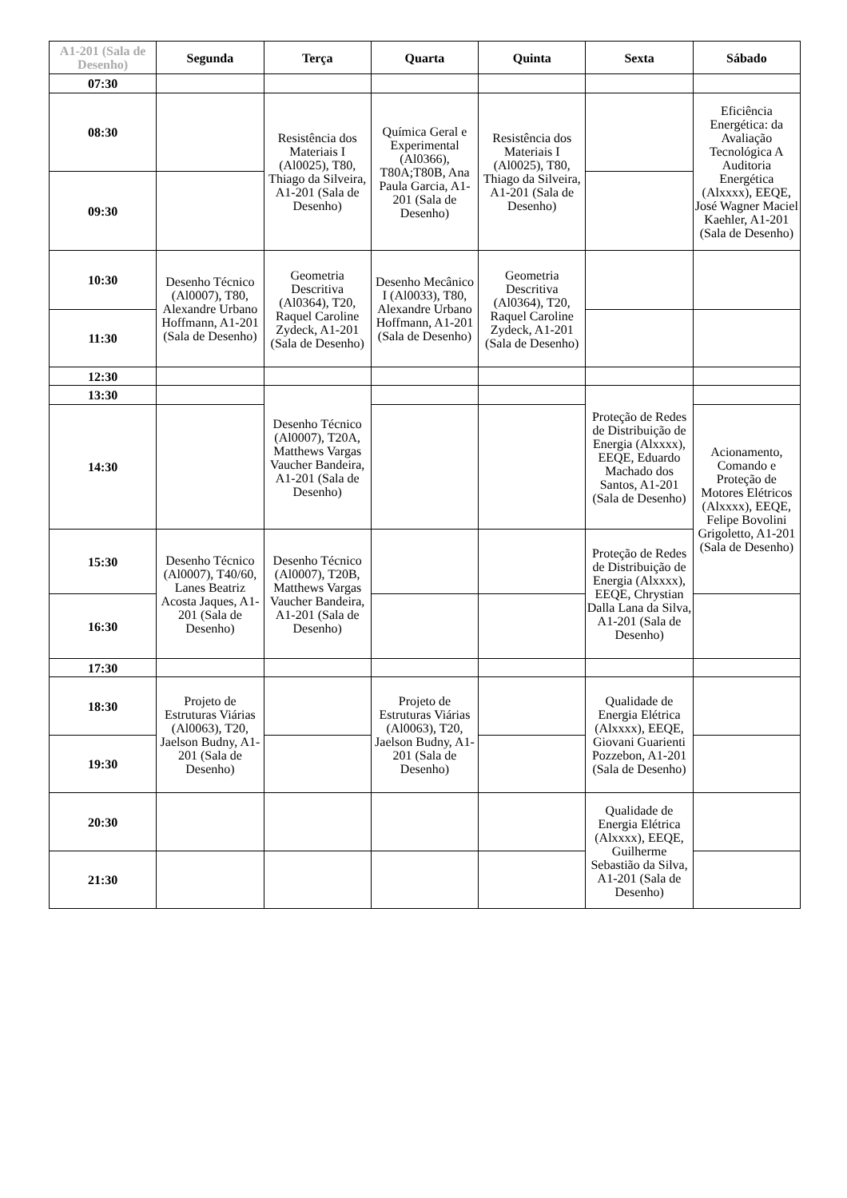| A1-201 (Sala de Desenho) | Segunda | Terça | Quarta | Quinta | Sexta | Sábado |
| --- | --- | --- | --- | --- | --- | --- |
| 07:30 | | | | | | |
| 08:30 | | Resistência dos Materiais I (Al0025), T80, Thiago da Silveira, A1-201 (Sala de Desenho) | Química Geral e Experimental (Al0366), T80A;T80B, Ana Paula Garcia, A1-201 (Sala de Desenho) | Resistência dos Materiais I (Al0025), T80, Thiago da Silveira, A1-201 (Sala de Desenho) | | Eficiência Energética: da Avaliação Tecnológica A Auditoria Energética (Alxxxx), EEQE, José Wagner Maciel Kaehler, A1-201 (Sala de Desenho) |
| 09:30 | | | | | | |
| 10:30 | Desenho Técnico (Al0007), T80, Alexandre Urbano Hoffmann, A1-201 (Sala de Desenho) | Geometria Descritiva (Al0364), T20, Raquel Caroline Zydeck, A1-201 (Sala de Desenho) | Desenho Mecânico I (Al0033), T80, Alexandre Urbano Hoffmann, A1-201 (Sala de Desenho) | Geometria Descritiva (Al0364), T20, Raquel Caroline Zydeck, A1-201 (Sala de Desenho) | | |
| 11:30 | | | | | | |
| 12:30 | | | | | | |
| 13:30 | | Desenho Técnico (Al0007), T20A, Matthews Vargas Vaucher Bandeira, A1-201 (Sala de Desenho) | | | Proteção de Redes de Distribuição de Energia (Alxxxx), EEQE, Eduardo Machado dos Santos, A1-201 (Sala de Desenho) | |
| 14:30 | | | | | | Acionamento, Comando e Proteção de Motores Elétricos (Alxxxx), EEQE, Felipe Bovolini Grigoletto, A1-201 (Sala de Desenho) |
| 15:30 | Desenho Técnico (Al0007), T40/60, Lanes Beatriz Acosta Jaques, A1-201 (Sala de Desenho) | Desenho Técnico (Al0007), T20B, Matthews Vargas Vaucher Bandeira, A1-201 (Sala de Desenho) | | | Proteção de Redes de Distribuição de Energia (Alxxxx), EEQE, Chrystian Dalla Lana da Silva, A1-201 (Sala de Desenho) | |
| 16:30 | | | | | | |
| 17:30 | | | | | | |
| 18:30 | Projeto de Estruturas Viárias (Al0063), T20, Jaelson Budny, A1-201 (Sala de Desenho) | | Projeto de Estruturas Viárias (Al0063), T20, Jaelson Budny, A1-201 (Sala de Desenho) | | Qualidade de Energia Elétrica (Alxxxx), EEQE, Giovani Guarienti Pozzebon, A1-201 (Sala de Desenho) | |
| 19:30 | | | | | | |
| 20:30 | | | | | Qualidade de Energia Elétrica (Alxxxx), EEQE, Guilherme Sebastião da Silva, A1-201 (Sala de Desenho) | |
| 21:30 | | | | | | |